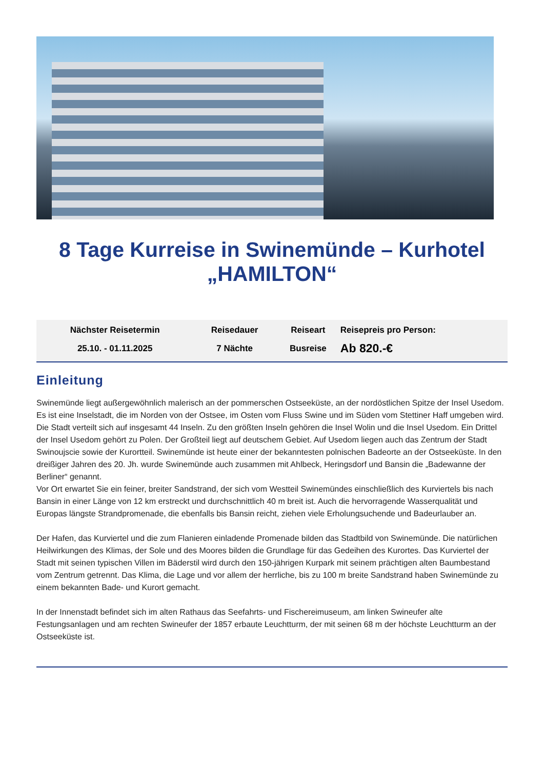8 Tage Kurreise in Swinemünde – Kurhotel „HAMILTON“
| Nächster Reisetermin | Reisedauer | Reiseart | Reisepreis pro Person: |
| --- | --- | --- | --- |
| 25.10. - 01.11.2025 | 7 Nächte | Busreise | Ab 820.-€ |
Einleitung
Swinemünde liegt außergewöhnlich malerisch an der pommerschen Ostseeküste, an der nordöstlichen Spitze der Insel Usedom. Es ist eine Inselstadt, die im Norden von der Ostsee, im Osten vom Fluss Swine und im Süden vom Stettiner Haff umgeben wird. Die Stadt verteilt sich auf insgesamt 44 Inseln. Zu den größten Inseln gehören die Insel Wolin und die Insel Usedom. Ein Drittel der Insel Usedom gehört zu Polen. Der Großteil liegt auf deutschem Gebiet. Auf Usedom liegen auch das Zentrum der Stadt Swinoujscie sowie der Kurortteil. Swinemünde ist heute einer der bekanntesten polnischen Badeorte an der Ostseeküste. In den dreißiger Jahren des 20. Jh. wurde Swinemünde auch zusammen mit Ahlbeck, Heringsdorf und Bansin die „Badewanne der Berliner“ genannt.
Vor Ort erwartet Sie ein feiner, breiter Sandstrand, der sich vom Westteil Swinemündes einschließlich des Kurviertels bis nach Bansin in einer Länge von 12 km erstreckt und durchschnittlich 40 m breit ist. Auch die hervorragende Wasserqualität und Europas längste Strandpromenade, die ebenfalls bis Bansin reicht, ziehen viele Erholungsuchende und Badeurlauber an.
Der Hafen, das Kurviertel und die zum Flanieren einladende Promenade bilden das Stadtbild von Swinemünde. Die natürlichen Heilwirkungen des Klimas, der Sole und des Moores bilden die Grundlage für das Gedeihen des Kurortes. Das Kurviertel der Stadt mit seinen typischen Villen im Bäderstil wird durch den 150-jährigen Kurpark mit seinem prächtigen alten Baumbestand vom Zentrum getrennt. Das Klima, die Lage und vor allem der herrliche, bis zu 100 m breite Sandstrand haben Swinemünde zu einem bekannten Bade- und Kurort gemacht.
In der Innenstadt befindet sich im alten Rathaus das Seefahrts- und Fischereimuseum, am linken Swineufer alte Festungsanlagen und am rechten Swineufer der 1857 erbaute Leuchtturm, der mit seinen 68 m der höchste Leuchtturm an der Ostseeküste ist.